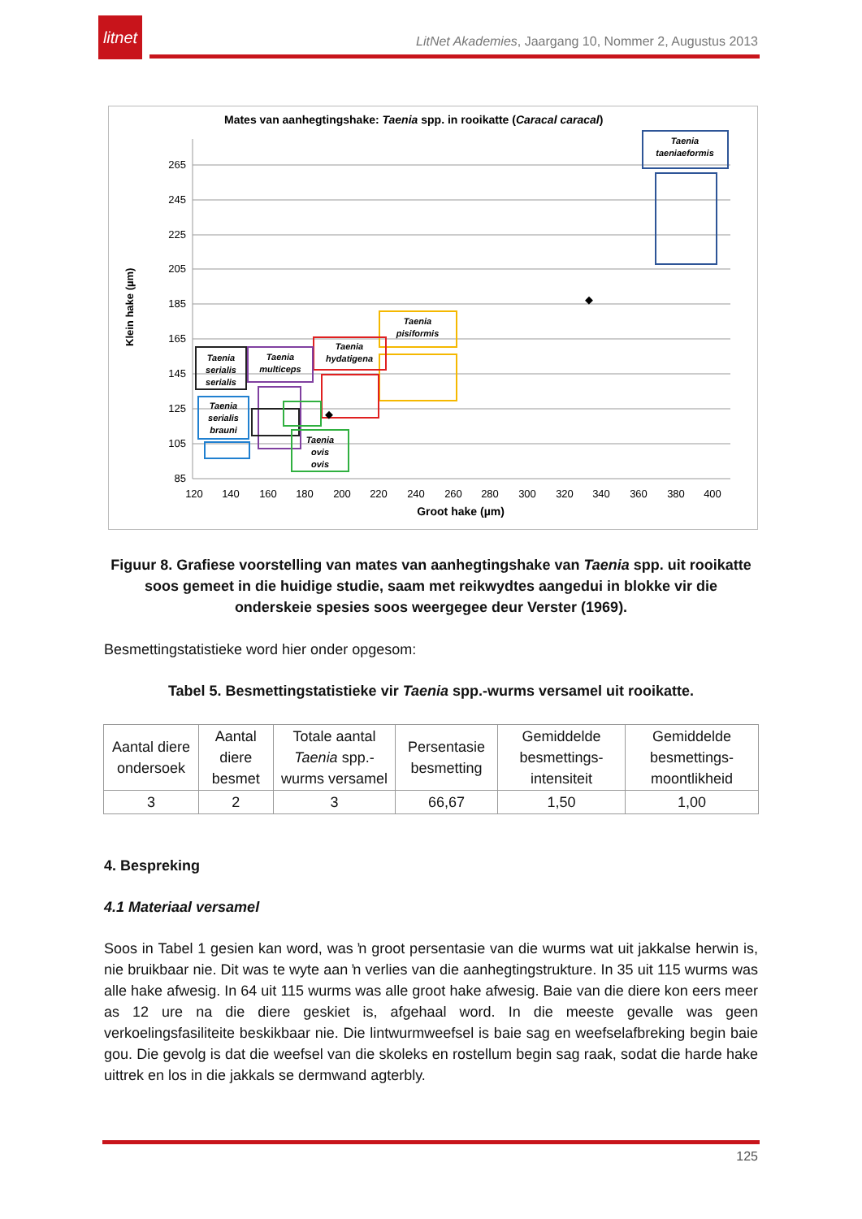litnet
LitNet Akademies, Jaargang 10, Nommer 2, Augustus 2013
Mates van aanhegtingshake: Taenia spp. in rooikatte (Caracal caracal)
Klein hake (µm)
265
245
225
205
185
165
145
125
105
85
120
140
160
180
200
220
240
260
280
300
320
340
360
380
400
Groot hake (µm)
Taenia
taeniaeformis
Taenia
pisiformis
Taenia
hydatigena
Taenia
multiceps
Taenia
serialis
serialis
Taenia
serialis
brauni
Taenia
ovis
ovis
◆
◆
Figuur 8. Grafiese voorstelling van mates van aanhegtingshake van Taenia spp. uit rooikatte soos gemeet in die huidige studie, saam met reikwydtes aangedui in blokke vir die onderskeie spesies soos weergegee deur Verster (1969).
Besmettingstatistieke word hier onder opgesom:
Tabel 5. Besmettingstatistieke vir Taenia spp.-wurms versamel uit rooikatte.
| Aantal diere ondersoek | Aantal diere besmet | Totale aantal Taenia spp.-wurms versamel | Persentasie besmetting | Gemiddelde besmettings-intensiteit | Gemiddelde besmettings-moontlikheid |
| --- | --- | --- | --- | --- | --- |
| 3 | 2 | 3 | 66,67 | 1,50 | 1,00 |
4. Bespreking
4.1 Materiaal versamel
Soos in Tabel 1 gesien kan word, was ŉ groot persentasie van die wurms wat uit jakkalse herwin is, nie bruikbaar nie. Dit was te wyte aan ŉ verlies van die aanhegtingstrukture. In 35 uit 115 wurms was alle hake afwesig. In 64 uit 115 wurms was alle groot hake afwesig. Baie van die diere kon eers meer as 12 ure na die diere geskiet is, afgehaal word. In die meeste gevalle was geen verkoelingsfasiliteite beskikbaar nie. Die lintwurmweefsel is baie sag en weefselafbreking begin baie gou. Die gevolg is dat die weefsel van die skoleks en rostellum begin sag raak, sodat die harde hake uittrek en los in die jakkals se dermwand agterbly.
125